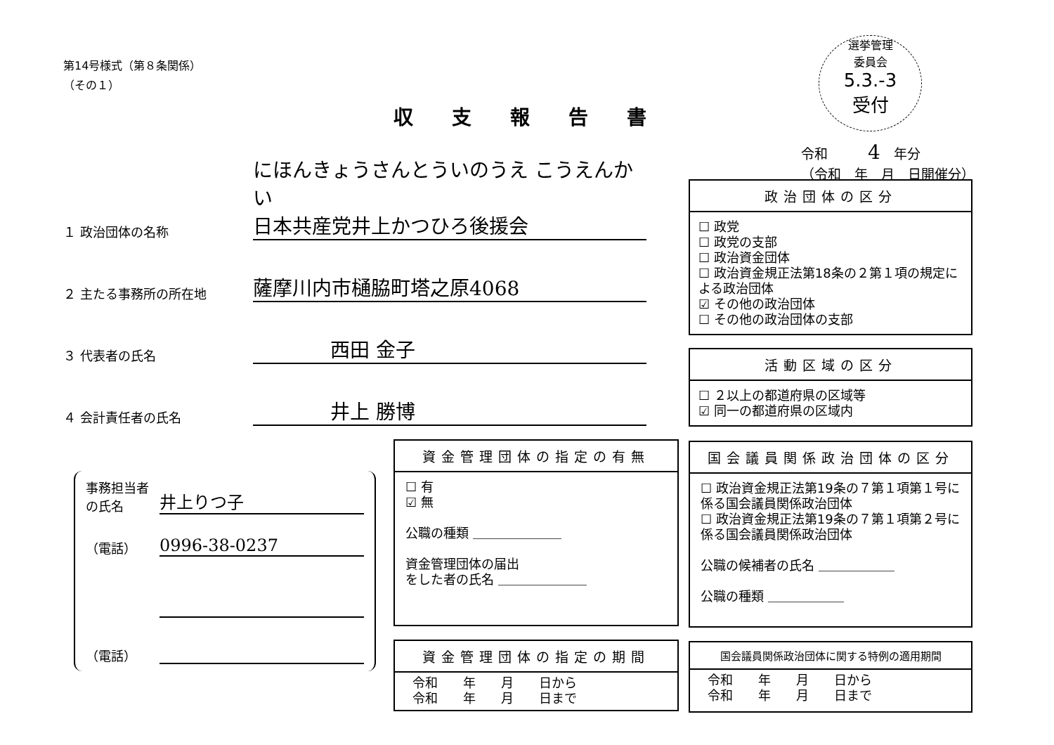第14号様式（第８条関係）
（その１）
収支報告書
選挙管理
委員会
5.3.-3
受付
令和　　　4　年分
（令和　年　月　日開催分）
１ 政治団体の名称
にほんきょうさんとういのうえ こうえんかい
日本共産党井上かつひろ後援会
２ 主たる事務所の所在地
薩摩川内市樋脇町塔之原4068
３ 代表者の氏名
西田 金子
４ 会計責任者の氏名
井上 勝博
政治団体の区分
☐ 政党
☐ 政党の支部
☐ 政治資金団体
☐ 政治資金規正法第18条の２第１項の規定による政治団体
☑ その他の政治団体
☐ その他の政治団体の支部
活動区域の区分
☐ ２以上の都道府県の区域等
☑ 同一の都道府県の区域内
事務担当者の氏名
井上りつ子
（電話）
0996-38-0237
（電話）
資金管理団体の指定の有無
☐ 有
☑ 無
公職の種類 ＿＿＿＿＿＿＿
資金管理団体の届出
をした者の氏名 ＿＿＿＿＿＿＿
国会議員関係政治団体の区分
☐ 政治資金規正法第19条の７第１項第１号に係る国会議員関係政治団体
☐ 政治資金規正法第19条の７第１項第２号に係る国会議員関係政治団体
公職の候補者の氏名 ＿＿＿＿＿＿
公職の種類 ＿＿＿＿＿＿
資金管理団体の指定の期間
令和　　年　　月　　日から
令和　　年　　月　　日まで
国会議員関係政治団体に関する特例の適用期間
令和　　年　　月　　日から
令和　　年　　月　　日まで